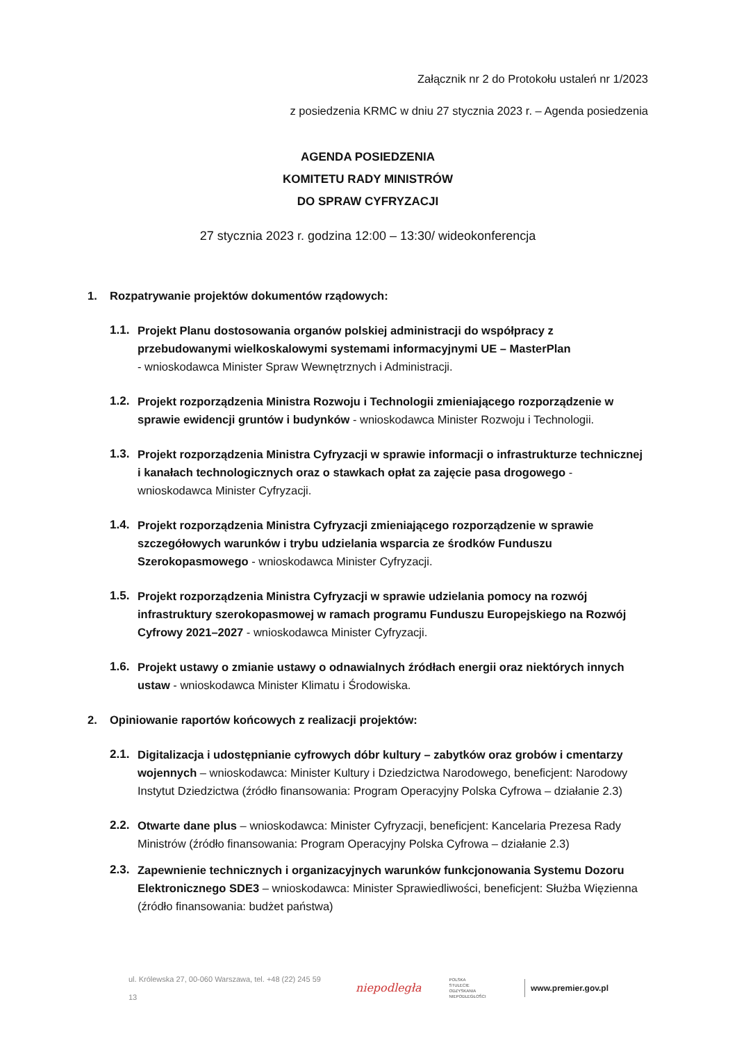Załącznik nr 2 do Protokołu ustaleń nr 1/2023
z posiedzenia KRMC w dniu 27 stycznia 2023 r. – Agenda posiedzenia
AGENDA POSIEDZENIA
KOMITETU RADY MINISTRÓW
DO SPRAW CYFRYZACJI
27 stycznia 2023 r. godzina 12:00 – 13:30/ wideokonferencja
1. Rozpatrywanie projektów dokumentów rządowych:
1.1.
Projekt Planu dostosowania organów polskiej administracji do współpracy z przebudowanymi wielkoskalowymi systemami informacyjnymi UE – MasterPlan
- wnioskodawca Minister Spraw Wewnętrznych i Administracji.
1.2.
Projekt rozporządzenia Ministra Rozwoju i Technologii zmieniającego rozporządzenie w sprawie ewidencji gruntów i budynków - wnioskodawca Minister Rozwoju i Technologii.
1.3.
Projekt rozporządzenia Ministra Cyfryzacji w sprawie informacji o infrastrukturze technicznej i kanałach technologicznych oraz o stawkach opłat za zajęcie pasa drogowego - wnioskodawca Minister Cyfryzacji.
1.4.
Projekt rozporządzenia Ministra Cyfryzacji zmieniającego rozporządzenie w sprawie szczegółowych warunków i trybu udzielania wsparcia ze środków Funduszu Szerokopasmowego - wnioskodawca Minister Cyfryzacji.
1.5.
Projekt rozporządzenia Ministra Cyfryzacji w sprawie udzielania pomocy na rozwój infrastruktury szerokopasmowej w ramach programu Funduszu Europejskiego na Rozwój Cyfrowy 2021–2027 - wnioskodawca Minister Cyfryzacji.
1.6.
Projekt ustawy o zmianie ustawy o odnawialnych źródłach energii oraz niektórych innych ustaw - wnioskodawca Minister Klimatu i Środowiska.
2. Opiniowanie raportów końcowych z realizacji projektów:
2.1.
Digitalizacja i udostępnianie cyfrowych dóbr kultury – zabytków oraz grobów i cmentarzy wojennych – wnioskodawca: Minister Kultury i Dziedzictwa Narodowego, beneficjent: Narodowy Instytut Dziedzictwa (źródło finansowania: Program Operacyjny Polska Cyfrowa – działanie 2.3)
2.2.
Otwarte dane plus – wnioskodawca: Minister Cyfryzacji, beneficjent: Kancelaria Prezesa Rady Ministrów (źródło finansowania: Program Operacyjny Polska Cyfrowa – działanie 2.3)
2.3.
Zapewnienie technicznych i organizacyjnych warunków funkcjonowania Systemu Dozoru Elektronicznego SDE3 – wnioskodawca: Minister Sprawiedliwości, beneficjent: Służba Więzienna (źródło finansowania: budżet państwa)
ul. Królewska 27, 00-060 Warszawa, tel. +48 (22) 245 59 13 niepodległa POLSKA
STULECIE ODZYSKANIA
NIEPODLEGŁOŚCI www.premier.gov.pl